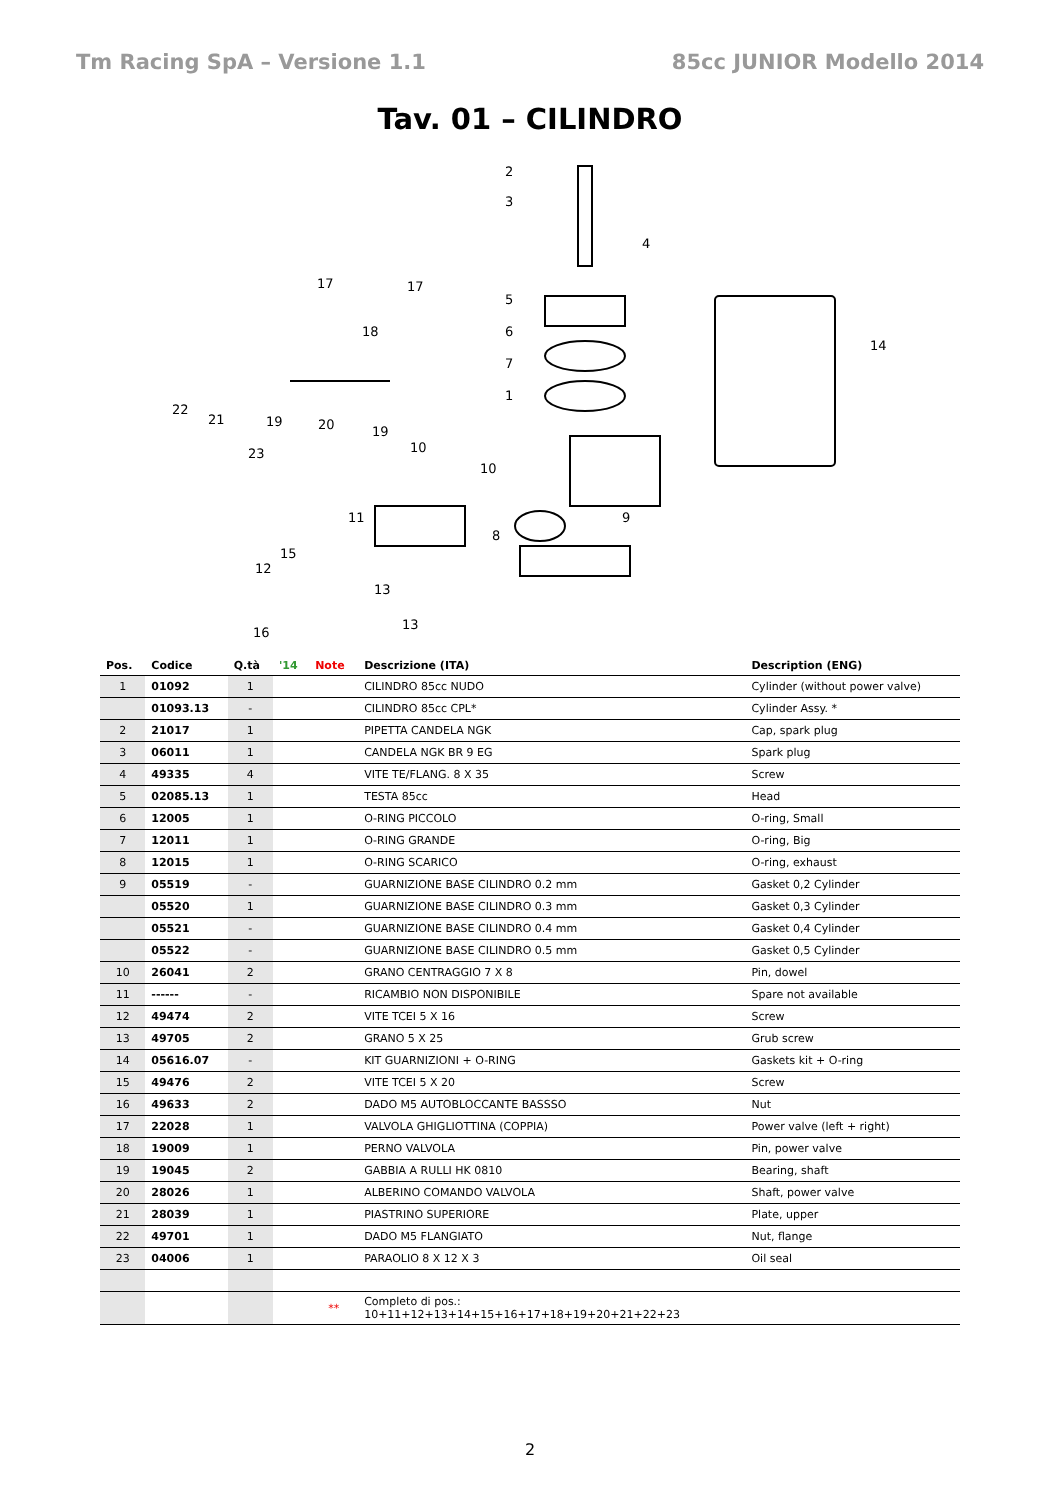Tm Racing SpA – Versione 1.1 85cc JUNIOR Modello 2014
Tav. 01 – CILINDRO
2
3
4
5
6
7
1
17
17
18
22
21
19
20
19
23
10
10
11
15
12
13
13
16
8
9
14
| Pos. | Codice | Q.tà | '14 | Note | Descrizione (ITA) | Description (ENG) |
| --- | --- | --- | --- | --- | --- | --- |
| 1 | 01092 | 1 | | | CILINDRO 85cc NUDO | Cylinder (without power valve) |
| | 01093.13 | - | | | CILINDRO 85cc CPL* | Cylinder Assy. * |
| 2 | 21017 | 1 | | | PIPETTA CANDELA NGK | Cap, spark plug |
| 3 | 06011 | 1 | | | CANDELA NGK BR 9 EG | Spark plug |
| 4 | 49335 | 4 | | | VITE TE/FLANG. 8 X 35 | Screw |
| 5 | 02085.13 | 1 | | | TESTA 85cc | Head |
| 6 | 12005 | 1 | | | O-RING PICCOLO | O-ring, Small |
| 7 | 12011 | 1 | | | O-RING GRANDE | O-ring, Big |
| 8 | 12015 | 1 | | | O-RING SCARICO | O-ring, exhaust |
| 9 | 05519 | - | | | GUARNIZIONE BASE CILINDRO 0.2 mm | Gasket 0,2 Cylinder |
| | 05520 | 1 | | | GUARNIZIONE BASE CILINDRO 0.3 mm | Gasket 0,3 Cylinder |
| | 05521 | - | | | GUARNIZIONE BASE CILINDRO 0.4 mm | Gasket 0,4 Cylinder |
| | 05522 | - | | | GUARNIZIONE BASE CILINDRO 0.5 mm | Gasket 0,5 Cylinder |
| 10 | 26041 | 2 | | | GRANO CENTRAGGIO 7 X 8 | Pin, dowel |
| 11 | ------ | - | | | RICAMBIO NON DISPONIBILE | Spare not available |
| 12 | 49474 | 2 | | | VITE TCEI 5 X 16 | Screw |
| 13 | 49705 | 2 | | | GRANO 5 X 25 | Grub screw |
| 14 | 05616.07 | - | | | KIT GUARNIZIONI + O-RING | Gaskets kit + O-ring |
| 15 | 49476 | 2 | | | VITE TCEI 5 X 20 | Screw |
| 16 | 49633 | 2 | | | DADO M5 AUTOBLOCCANTE BASSSO | Nut |
| 17 | 22028 | 1 | | | VALVOLA GHIGLIOTTINA (COPPIA) | Power valve (left + right) |
| 18 | 19009 | 1 | | | PERNO VALVOLA | Pin, power valve |
| 19 | 19045 | 2 | | | GABBIA A RULLI HK 0810 | Bearing, shaft |
| 20 | 28026 | 1 | | | ALBERINO COMANDO VALVOLA | Shaft, power valve |
| 21 | 28039 | 1 | | | PIASTRINO SUPERIORE | Plate, upper |
| 22 | 49701 | 1 | | | DADO M5 FLANGIATO | Nut, flange |
| 23 | 04006 | 1 | | | PARAOLIO 8 X 12 X 3 | Oil seal |
| | | | | ** | Completo di pos.: 10+11+12+13+14+15+16+17+18+19+20+21+22+23 | |
2